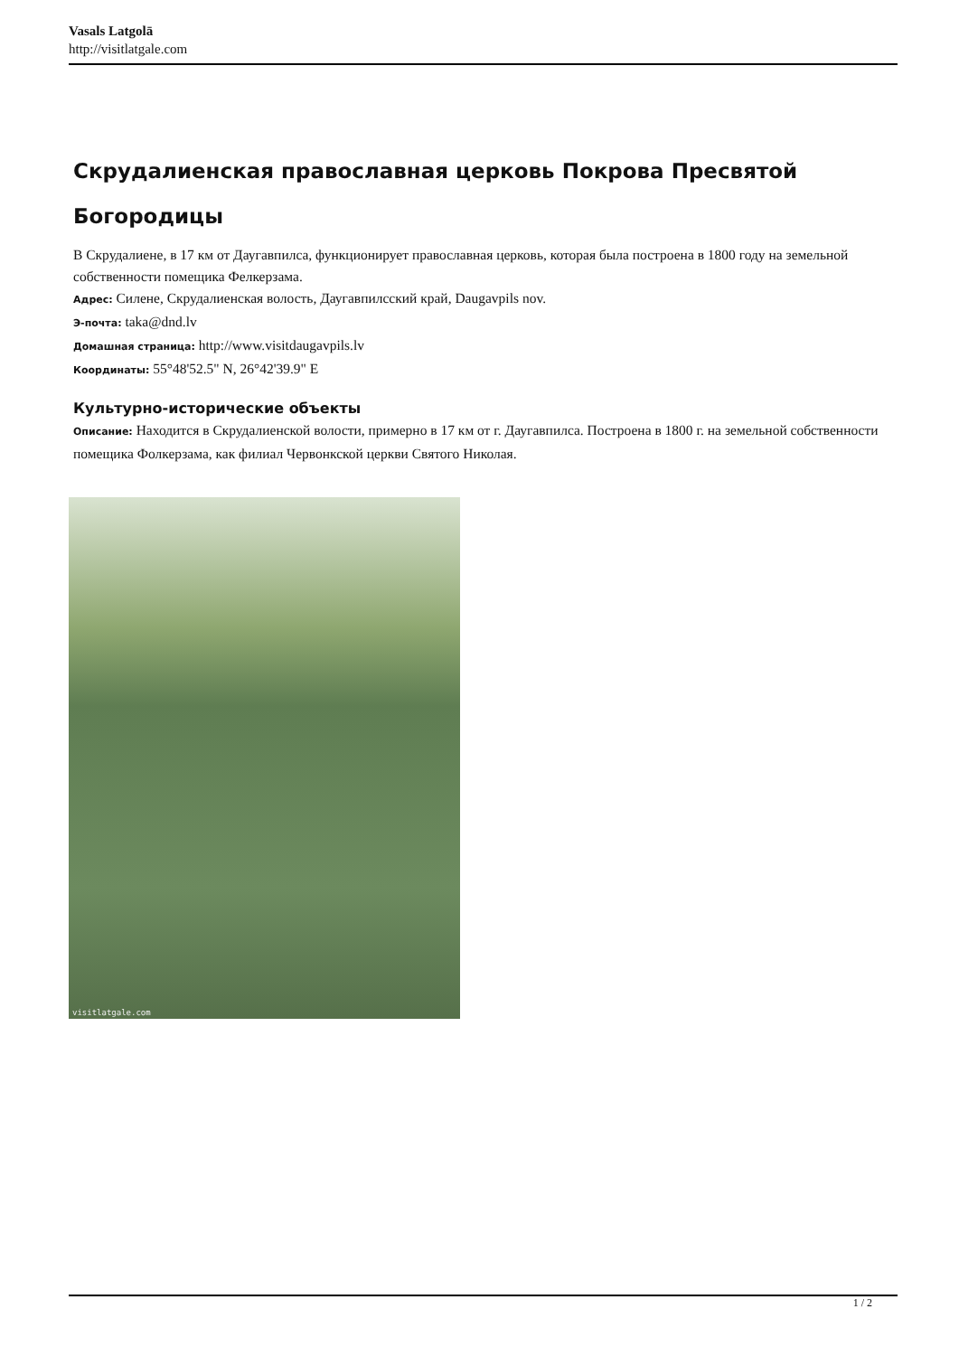Vasals Latgolā
http://visitlatgale.com
Скрудалиенская православная церковь Покрова Пресвятой Богородицы
В Скрудалиене, в 17 км от Даугавпилса, функционирует православная церковь, которая была построена в 1800 году на земельной собственности помещика Фелкерзама.
Адрес: Силене, Скрудалиенская волость, Даугавпилсский край, Daugavpils nov.
Э-почта: taka@dnd.lv
Домашная страница: http://www.visitdaugavpils.lv
Координаты: 55°48'52.5" N, 26°42'39.9" E
Культурно-исторические объекты
Описание: Находится в Скрудалиенской волости, примерно в 17 км от г. Даугавпилса. Построена в 1800 г. на земельной собственности помещика Фолкерзама, как филиал Червонкской церкви Святого Николая.
visitlatgale.com
1 / 2